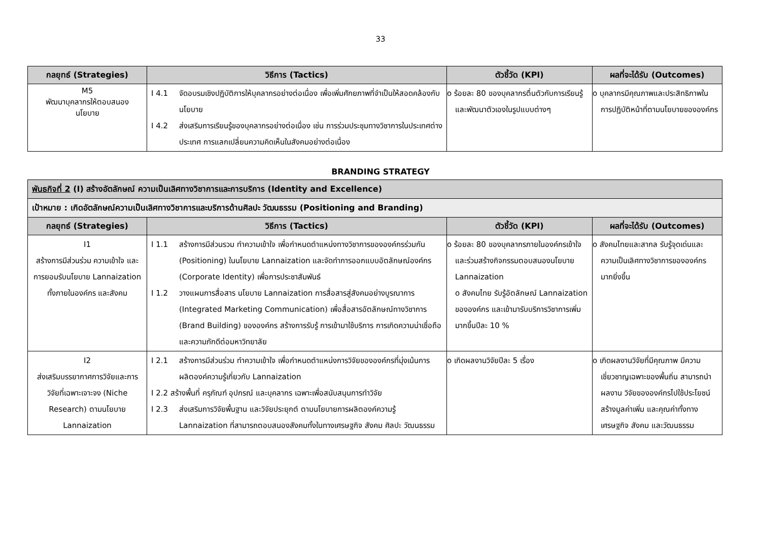33
| กลยุทธ์ (Strategies) | วิธีการ (Tactics) | ตัวชี้วัด (KPI) | ผลที่จะได้รับ (Outcomes) |
| --- | --- | --- | --- |
| M5 พัฒนาบุคลากรให้ตอบสนอง นโยบาย | I 4.1 จัดอบรมเชิงปฏิบัติการให้บุคลากรอย่างต่อเนื่อง เพื่อเพิ่มศักยภาพที่จำเป็นให้สอดคล้องกับนโยบาย I 4.2 ส่งเสริมการเรียนรู้ของบุคลากรอย่างต่อเนื่อง เช่น การร่วมประชุมทางวิชาการในประเทศต่างประเทศ การแลกเปลี่ยนความคิดเห็นในสังคมอย่างต่อเนื่อง | o ร้อยละ 80 ของบุคลากรตื่นตัวกับการเรียนรู้ และพัฒนาตัวเองในรูปแบบต่างๆ | o บุคลากรมีคุณภาพและประสิทธิภาพในการปฏิบัติหน้าที่ตามนโยบายขององค์กร |
BRANDING STRATEGY
| พันธกิจที่ 2 (I) สร้างอัตลักษณ์ ความเป็นเลิศทางวิชาการและการบริการ (Identity and Excellence) | | | |
| เป้าหมาย : เกิดอัตลักษณ์ความเป็นเลิศทางวิชาการและบริการด้านศิลปะ วัฒนธรรม (Positioning and Branding) | | | |
| กลยุทธ์ (Strategies) | วิธีการ (Tactics) | ตัวชี้วัด (KPI) | ผลที่จะได้รับ (Outcomes) |
| I1 สร้างการมีส่วนร่วม ความเข้าใจ และการยอมรับนโยบาย Lannaization ทั้งภายในองค์กร และสังคม | I 1.1 สร้างการมีส่วนรวม ทำความเข้าใจ เพื่อกำหนดตำแหน่งทางวิชาการขององค์กรร่วมกัน (Positioning) ในนโยบาย Lannaization และจัดทำการออกแบบอัตลักษณ์องค์กร (Corporate Identity) เพื่อการประชาสัมพันธ์ I 1.2 วางแผนการสื่อสาร นโยบาย Lannaization การสื่อสารสู่สังคมอย่างบูรณาการ (Integrated Marketing Communication) เพื่อสื่อสารอัตลักษณ์ทางวิชาการ (Brand Building) ขององค์กร สร้างการรับรู้ การเข้ามาใช้บริการ การเกิดความน่าเชื่อถือและความภักดีต่อมหาวิทยาลัย | o ร้อยละ 80 ของบุคลากรภายในองค์กรเข้าใจ และร่วมสร้างกิจกรรมตอบสนองนโยบาย Lannaization o สังคมไทย รับรู้อัตลักษณ์ Lannaization ขององค์กร และเข้ามารับบริการวิชาการเพิ่มมากขึ้นปีละ 10 % | o สังคมไทยและสากล รับรู้จุดเด่นและความเป็นเลิศทางวิชาการขององค์กรมากยิ่งขึ้น |
| I2 ส่งเสริมบรรยากาศการวิจัยและการวิจัยที่เฉพาะเจาะจง (Niche Research) ตามนโยบาย Lannaization | I 2.1 สร้างการมีส่วนร่วม ทำความเข้าใจ เพื่อกำหนดตำแหน่งการวิจัยขององค์กรที่มุ่งเน้นการผลิตองค์ความรู้เกี่ยวกับ Lannaization I 2.2 สร้างพื้นที่ ครุภัณฑ์ อุปกรณ์ และบุคลากร เฉพาะเพื่อสนับสนุนการทำวิจัย I 2.3 ส่งเสริมการวิจัยพื้นฐาน และวิจัยประยุกต์ ตามนโยบายการผลิตองค์ความรู้ Lannaization ที่สามารถตอบสนองสังคมทั้งในทางเศรษฐกิจ สังคม ศิลปะ วัฒนธรรม | o เกิดผลงานวิจัยปีละ 5 เรื่อง | o เกิดผลงานวิจัยที่มีคุณภาพ มีความเชี่ยวชาญเฉพาะของพื้นถิ่น สามารถนำผลงาน วิจัยขององค์กรไปใช้ประโยชน์ สร้างมูลค่าเพิ่ม และคุณค่าทั้งทางเศรษฐกิจ สังคม และวัฒนธรรม |